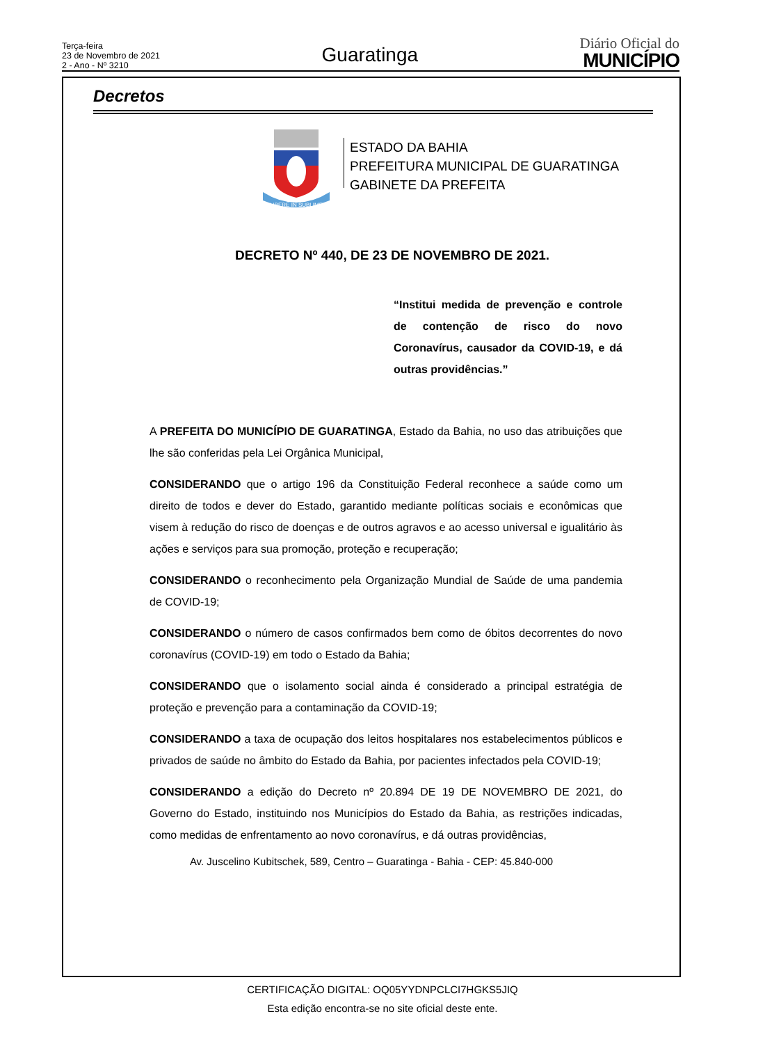Terça-feira
23 de Novembro de 2021
2 - Ano - Nº 3210
Guaratinga
Diário Oficial do
MUNICÍPIO
Decretos
LIBERE IN SUBLIME
ESTADO DA BAHIA
PREFEITURA MUNICIPAL DE GUARATINGA
GABINETE DA PREFEITA
DECRETO Nº 440, DE 23 DE NOVEMBRO DE 2021.
“Institui medida de prevenção e controle de contenção de risco do novo Coronavírus, causador da COVID-19, e dá outras providências.”
A PREFEITA DO MUNICÍPIO DE GUARATINGA, Estado da Bahia, no uso das atribuições que lhe são conferidas pela Lei Orgânica Municipal,
CONSIDERANDO que o artigo 196 da Constituição Federal reconhece a saúde como um direito de todos e dever do Estado, garantido mediante políticas sociais e econômicas que visem à redução do risco de doenças e de outros agravos e ao acesso universal e igualitário às ações e serviços para sua promoção, proteção e recuperação;
CONSIDERANDO o reconhecimento pela Organização Mundial de Saúde de uma pandemia de COVID-19;
CONSIDERANDO o número de casos confirmados bem como de óbitos decorrentes do novo coronavírus (COVID-19) em todo o Estado da Bahia;
CONSIDERANDO que o isolamento social ainda é considerado a principal estratégia de proteção e prevenção para a contaminação da COVID-19;
CONSIDERANDO a taxa de ocupação dos leitos hospitalares nos estabelecimentos públicos e privados de saúde no âmbito do Estado da Bahia, por pacientes infectados pela COVID-19;
CONSIDERANDO a edição do Decreto nº 20.894 DE 19 DE NOVEMBRO DE 2021, do Governo do Estado, instituindo nos Municípios do Estado da Bahia, as restrições indicadas, como medidas de enfrentamento ao novo coronavírus, e dá outras providências,
Av. Juscelino Kubitschek, 589, Centro – Guaratinga - Bahia - CEP: 45.840-000
CERTIFICAÇÃO DIGITAL: OQ05YYDNPCLCI7HGKS5JIQ
Esta edição encontra-se no site oficial deste ente.